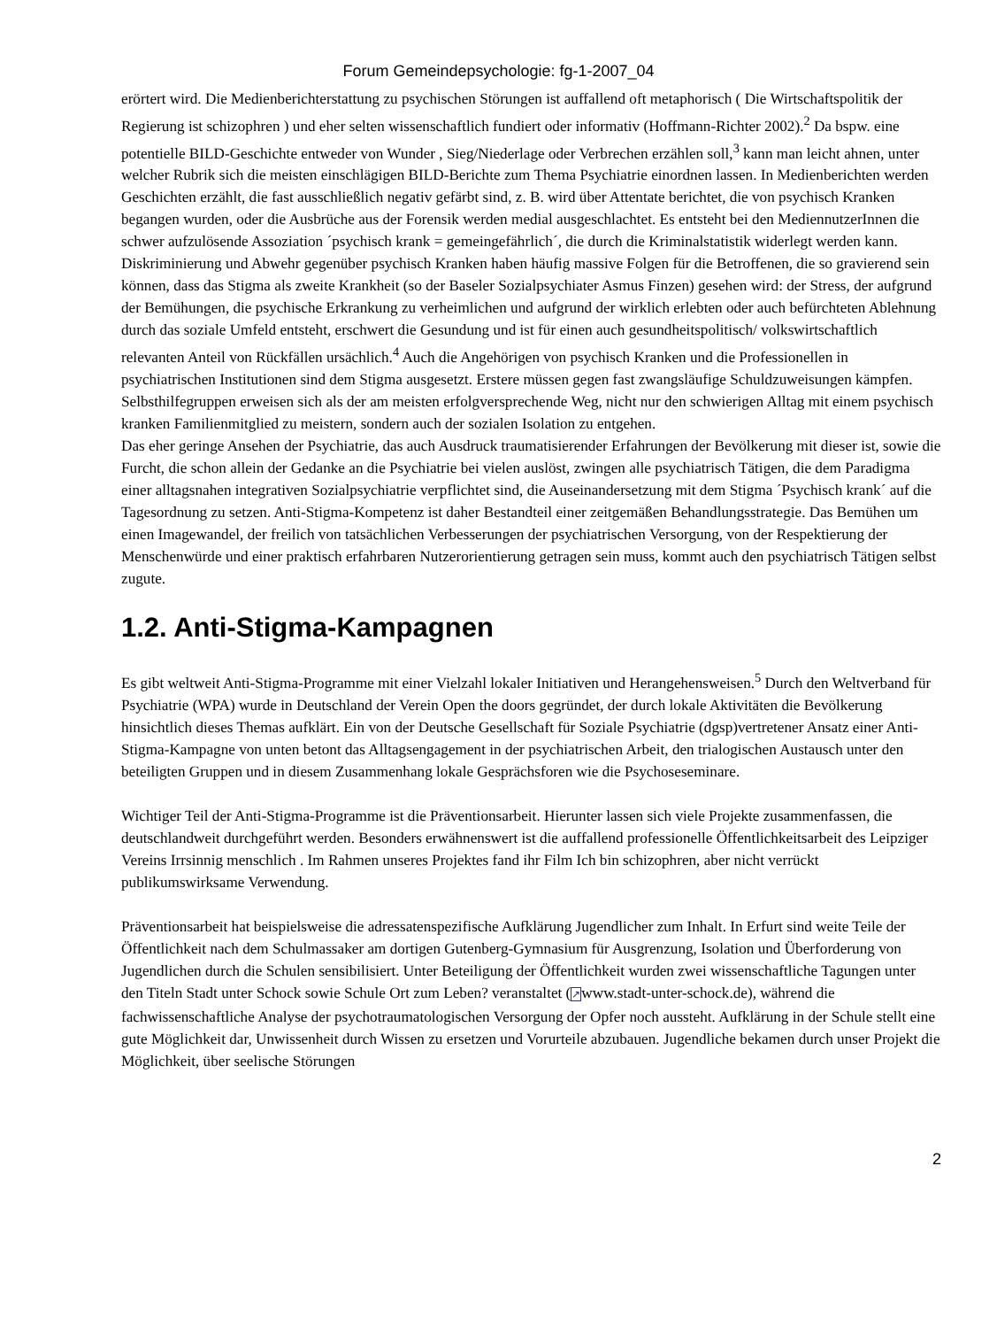Forum Gemeindepsychologie: fg-1-2007_04
erörtert wird. Die Medienberichterstattung zu psychischen Störungen ist auffallend oft metaphorisch ( Die Wirtschaftspolitik der Regierung ist schizophren ) und eher selten wissenschaftlich fundiert oder informativ (Hoffmann-Richter 2002).<sup>2</sup> Da bspw. eine potentielle BILD-Geschichte entweder von Wunder , Sieg/Niederlage oder Verbrechen erzählen soll,<sup>3</sup> kann man leicht ahnen, unter welcher Rubrik sich die meisten einschlägigen BILD-Berichte zum Thema Psychiatrie einordnen lassen. In Medienberichten werden Geschichten erzählt, die fast ausschließlich negativ gefärbt sind, z. B. wird über Attentate berichtet, die von psychisch Kranken begangen wurden, oder die Ausbrüche aus der Forensik werden medial ausgeschlachtet. Es entsteht bei den MediennutzerInnen die schwer aufzulösende Assoziation ´psychisch krank = gemeingefährlich´, die durch die Kriminalstatistik widerlegt werden kann.
Diskriminierung und Abwehr gegenüber psychisch Kranken haben häufig massive Folgen für die Betroffenen, die so gravierend sein können, dass das Stigma als zweite Krankheit (so der Baseler Sozialpsychiater Asmus Finzen) gesehen wird: der Stress, der aufgrund der Bemühungen, die psychische Erkrankung zu verheimlichen und aufgrund der wirklich erlebten oder auch befürchteten Ablehnung durch das soziale Umfeld entsteht, erschwert die Gesundung und ist für einen auch gesundheitspolitisch/ volkswirtschaftlich relevanten Anteil von Rückfällen ursächlich.<sup>4</sup> Auch die Angehörigen von psychisch Kranken und die Professionellen in psychiatrischen Institutionen sind dem Stigma ausgesetzt. Erstere müssen gegen fast zwangsläufige Schuldzuweisungen kämpfen. Selbsthilfegruppen erweisen sich als der am meisten erfolgversprechende Weg, nicht nur den schwierigen Alltag mit einem psychisch kranken Familienmitglied zu meistern, sondern auch der sozialen Isolation zu entgehen.
Das eher geringe Ansehen der Psychiatrie, das auch Ausdruck traumatisierender Erfahrungen der Bevölkerung mit dieser ist, sowie die Furcht, die schon allein der Gedanke an die Psychiatrie bei vielen auslöst, zwingen alle psychiatrisch Tätigen, die dem Paradigma einer alltagsnahen integrativen Sozialpsychiatrie verpflichtet sind, die Auseinandersetzung mit dem Stigma ´Psychisch krank´ auf die Tagesordnung zu setzen. Anti-Stigma-Kompetenz ist daher Bestandteil einer zeitgemäßen Behandlungsstrategie. Das Bemühen um einen Imagewandel, der freilich von tatsächlichen Verbesserungen der psychiatrischen Versorgung, von der Respektierung der Menschenwürde und einer praktisch erfahrbaren Nutzerorientierung getragen sein muss, kommt auch den psychiatrisch Tätigen selbst zugute.
1.2. Anti-Stigma-Kampagnen
Es gibt weltweit Anti-Stigma-Programme mit einer Vielzahl lokaler Initiativen und Herangehensweisen.<sup>5</sup> Durch den Weltverband für Psychiatrie (WPA) wurde in Deutschland der Verein Open the doors gegründet, der durch lokale Aktivitäten die Bevölkerung hinsichtlich dieses Themas aufklärt. Ein von der Deutsche Gesellschaft für Soziale Psychiatrie (dgsp)vertretener Ansatz einer Anti-Stigma-Kampagne von unten betont das Alltagsengagement in der psychiatrischen Arbeit, den trialogischen Austausch unter den beteiligten Gruppen und in diesem Zusammenhang lokale Gesprächsforen wie die Psychoseseminare.
Wichtiger Teil der Anti-Stigma-Programme ist die Präventionsarbeit. Hierunter lassen sich viele Projekte zusammenfassen, die deutschlandweit durchgeführt werden. Besonders erwähnenswert ist die auffallend professionelle Öffentlichkeitsarbeit des Leipziger Vereins Irrsinnig menschlich . Im Rahmen unseres Projektes fand ihr Film Ich bin schizophren, aber nicht verrückt publikumswirksame Verwendung.
Präventionsarbeit hat beispielsweise die adressatenspezifische Aufklärung Jugendlicher zum Inhalt. In Erfurt sind weite Teile der Öffentlichkeit nach dem Schulmassaker am dortigen Gutenberg-Gymnasium für Ausgrenzung, Isolation und Überforderung von Jugendlichen durch die Schulen sensibilisiert. Unter Beteiligung der Öffentlichkeit wurden zwei wissenschaftliche Tagungen unter den Titeln Stadt unter Schock sowie Schule Ort zum Leben? veranstaltet (↗www.stadt-unter-schock.de), während die fachwissenschaftliche Analyse der psychotraumatologischen Versorgung der Opfer noch aussteht. Aufklärung in der Schule stellt eine gute Möglichkeit dar, Unwissenheit durch Wissen zu ersetzen und Vorurteile abzubauen. Jugendliche bekamen durch unser Projekt die Möglichkeit, über seelische Störungen
2